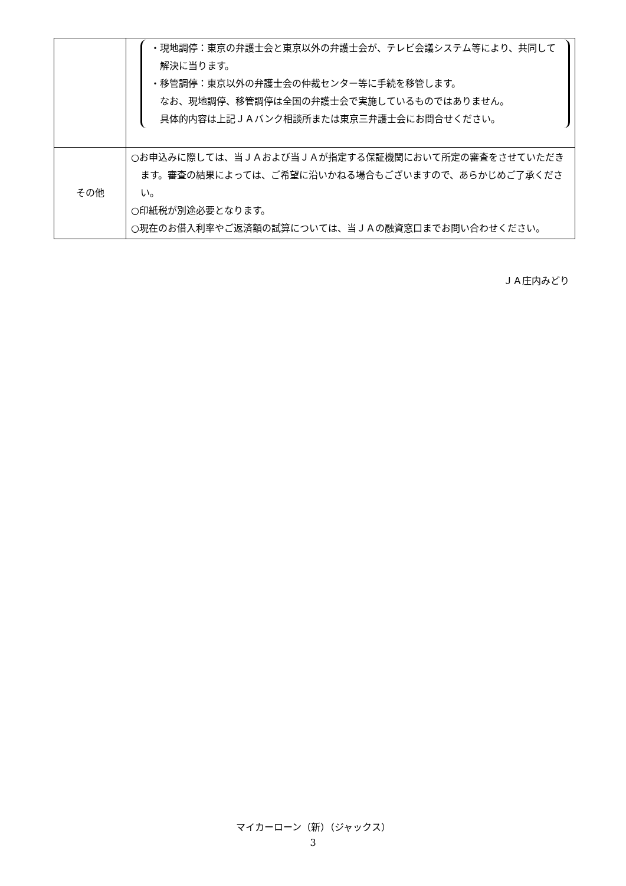| | ・現地調停：東京の弁護士会と東京以外の弁護士会が、テレビ会議システム等により、共同して解決に当ります。 ・移管調停：東京以外の弁護士会の仲裁センター等に手続を移管します。 なお、現地調停、移管調停は全国の弁護士会で実施しているものではありません。 具体的内容は上記ＪＡバンク相談所または東京三弁護士会にお問合せください。 |
| その他 | ○お申込みに際しては、当ＪＡおよび当ＪＡが指定する保証機関において所定の審査をさせていただきます。審査の結果によっては、ご希望に沿いかねる場合もございますので、あらかじめご了承ください。 ○印紙税が別途必要となります。 ○現在のお借入利率やご返済額の試算については、当ＪＡの融資窓口までお問い合わせください。 |
ＪＡ庄内みどり
マイカーローン（新）（ジャックス）
3